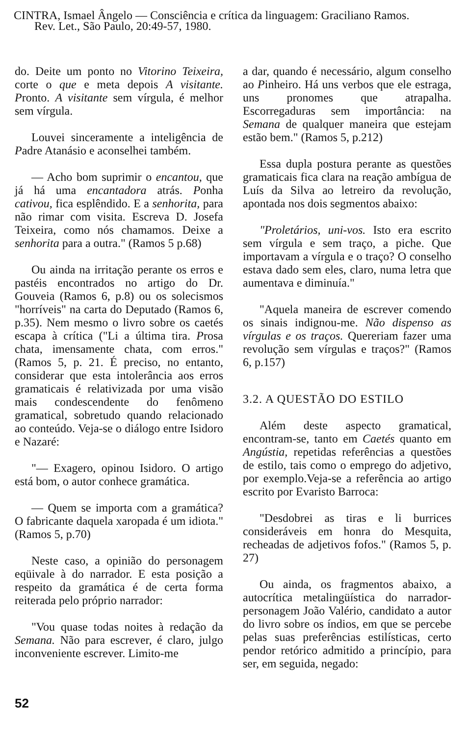CINTRA, Ismael Ângelo — Consciência e crítica da linguagem: Graciliano Ramos.
Rev. Let., São Paulo, 20:49-57, 1980.
do. Deite um ponto no Vitorino Teixeira, corte o que e meta depois A visitante. Pronto. A visitante sem vírgula, é melhor sem vírgula.
Louvei sinceramente a inteligência de Padre Atanásio e aconselhei também.
— Acho bom suprimir o encantou, que já há uma encantadora atrás. Ponha cativou, fica esplêndido. E a senhorita, para não rimar com visita. Escreva D. Josefa Teixeira, como nós chamamos. Deixe a senhorita para a outra." (Ramos 5 p.68)
Ou ainda na irritação perante os erros e pastéis encontrados no artigo do Dr. Gouveia (Ramos 6, p.8) ou os solecismos "horríveis" na carta do Deputado (Ramos 6, p.35). Nem mesmo o livro sobre os caetés escapa à crítica ("Li a última tira. Prosa chata, imensamente chata, com erros." (Ramos 5, p. 21. É preciso, no entanto, considerar que esta intolerância aos erros gramaticais é relativizada por uma visão mais condescendente do fenômeno gramatical, sobretudo quando relacionado ao conteúdo. Veja-se o diálogo entre Isidoro e Nazaré:
"— Exagero, opinou Isidoro. O artigo está bom, o autor conhece gramática.
— Quem se importa com a gramática? O fabricante daquela xaropada é um idiota." (Ramos 5, p.70)
Neste caso, a opinião do personagem eqüivale à do narrador. E esta posição a respeito da gramática é de certa forma reiterada pelo próprio narrador:
"Vou quase todas noites à redação da Semana. Não para escrever, é claro, julgo inconveniente escrever. Limito-me
a dar, quando é necessário, algum conselho ao Pinheiro. Há uns verbos que ele estraga, uns pronomes que atrapalha. Escorregaduras sem importância: na Semana de qualquer maneira que estejam estão bem." (Ramos 5, p.212)
Essa dupla postura perante as questões gramaticais fica clara na reação ambígua de Luís da Silva ao letreiro da revolução, apontada nos dois segmentos abaixo:
"Proletários, uni-vos. Isto era escrito sem vírgula e sem traço, a piche. Que importavam a vírgula e o traço? O conselho estava dado sem eles, claro, numa letra que aumentava e diminuía."
"Aquela maneira de escrever comendo os sinais indignou-me. Não dispenso as vírgulas e os traços. Quereriam fazer uma revolução sem vírgulas e traços?" (Ramos 6, p.157)
3.2. A QUESTÃO DO ESTILO
Além deste aspecto gramatical, encontram-se, tanto em Caetés quanto em Angústia, repetidas referências a questões de estilo, tais como o emprego do adjetivo, por exemplo.Veja-se a referência ao artigo escrito por Evaristo Barroca:
"Desdobrei as tiras e li burrices consideráveis em honra do Mesquita, recheadas de adjetivos fofos." (Ramos 5, p. 27)
Ou ainda, os fragmentos abaixo, a autocrítica metalingüística do narrador-personagem João Valério, candidato a autor do livro sobre os índios, em que se percebe pelas suas preferências estilísticas, certo pendor retórico admitido a princípio, para ser, em seguida, negado:
52